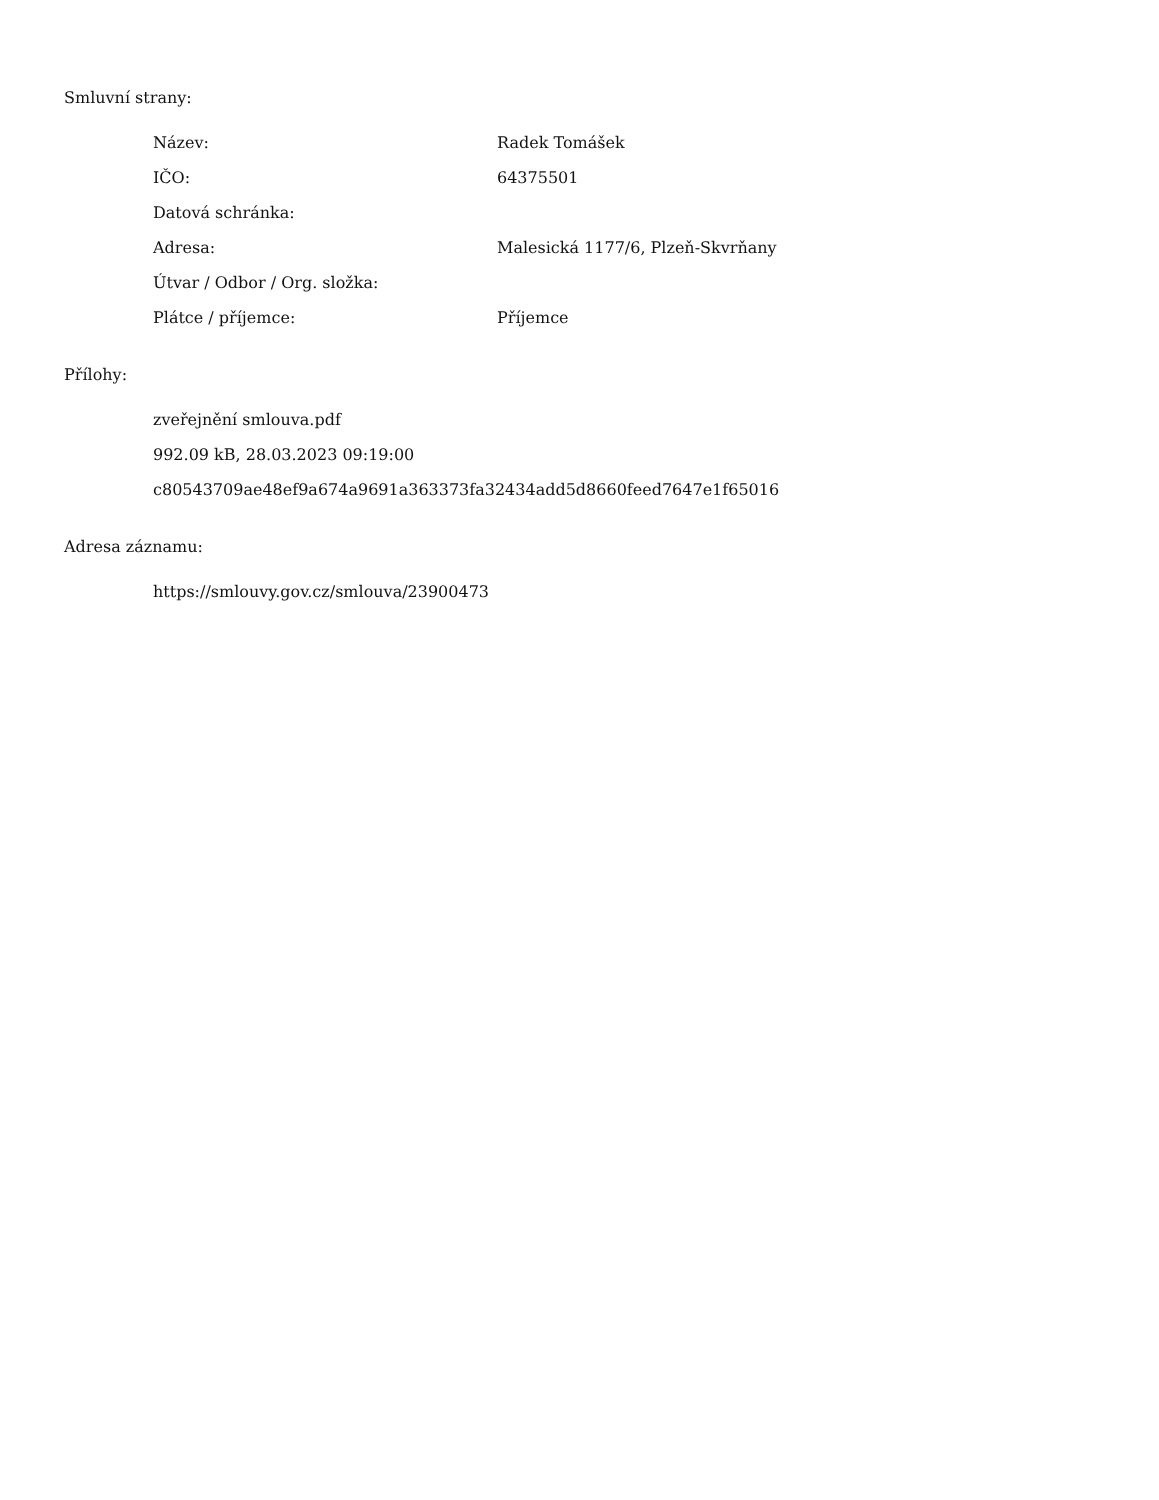Smluvní strany:
| Název: | Radek Tomášek |
| IČO: | 64375501 |
| Datová schránka: | |
| Adresa: | Malesická 1177/6, Plzeň-Skvrňany |
| Útvar / Odbor / Org. složka: | |
| Plátce / příjemce: | Příjemce |
Přílohy:
zveřejnění smlouva.pdf
992.09 kB, 28.03.2023 09:19:00
c80543709ae48ef9a674a9691a363373fa32434add5d8660feed7647e1f65016
Adresa záznamu:
https://smlouvy.gov.cz/smlouva/23900473